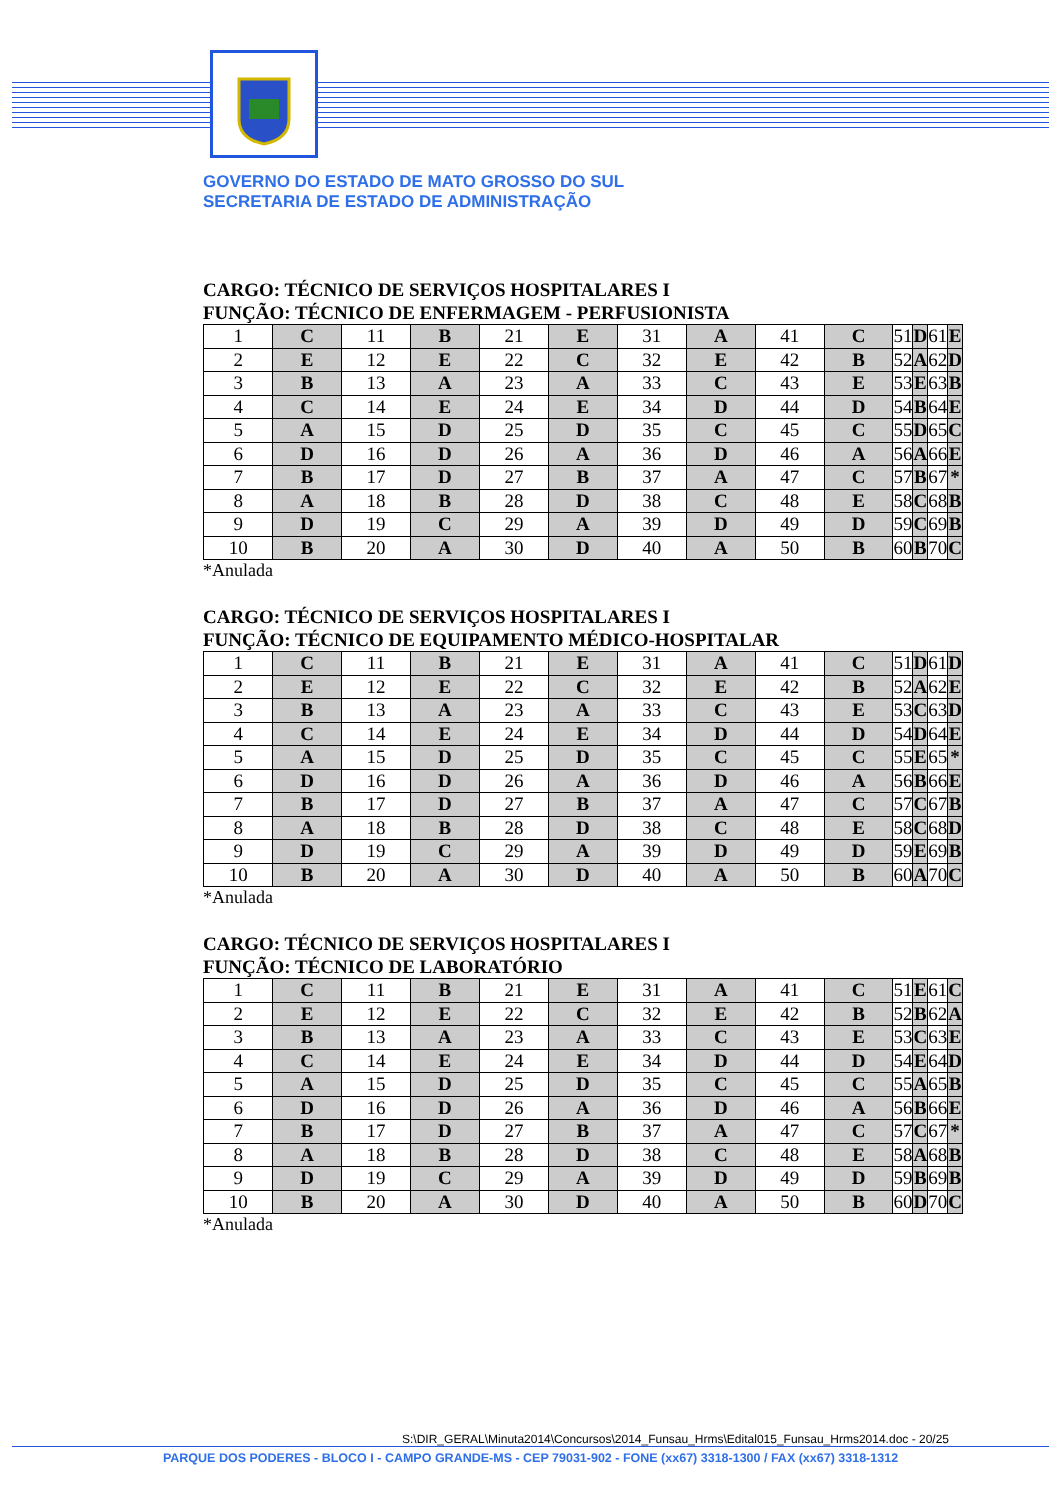GOVERNO DO ESTADO DE MATO GROSSO DO SUL
SECRETARIA DE ESTADO DE ADMINISTRAÇÃO
CARGO: TÉCNICO DE SERVIÇOS HOSPITALARES I
FUNÇÃO: TÉCNICO DE ENFERMAGEM - PERFUSIONISTA
| 1 | C | 11 | B | 21 | E | 31 | A | 41 | C | 51 | D | 61 | E |
| 2 | E | 12 | E | 22 | C | 32 | E | 42 | B | 52 | A | 62 | D |
| 3 | B | 13 | A | 23 | A | 33 | C | 43 | E | 53 | E | 63 | B |
| 4 | C | 14 | E | 24 | E | 34 | D | 44 | D | 54 | B | 64 | E |
| 5 | A | 15 | D | 25 | D | 35 | C | 45 | C | 55 | D | 65 | C |
| 6 | D | 16 | D | 26 | A | 36 | D | 46 | A | 56 | A | 66 | E |
| 7 | B | 17 | D | 27 | B | 37 | A | 47 | C | 57 | B | 67 | * |
| 8 | A | 18 | B | 28 | D | 38 | C | 48 | E | 58 | C | 68 | B |
| 9 | D | 19 | C | 29 | A | 39 | D | 49 | D | 59 | C | 69 | B |
| 10 | B | 20 | A | 30 | D | 40 | A | 50 | B | 60 | B | 70 | C |
*Anulada
CARGO: TÉCNICO DE SERVIÇOS HOSPITALARES I
FUNÇÃO: TÉCNICO DE EQUIPAMENTO MÉDICO-HOSPITALAR
| 1 | C | 11 | B | 21 | E | 31 | A | 41 | C | 51 | D | 61 | D |
| 2 | E | 12 | E | 22 | C | 32 | E | 42 | B | 52 | A | 62 | E |
| 3 | B | 13 | A | 23 | A | 33 | C | 43 | E | 53 | C | 63 | D |
| 4 | C | 14 | E | 24 | E | 34 | D | 44 | D | 54 | D | 64 | E |
| 5 | A | 15 | D | 25 | D | 35 | C | 45 | C | 55 | E | 65 | * |
| 6 | D | 16 | D | 26 | A | 36 | D | 46 | A | 56 | B | 66 | E |
| 7 | B | 17 | D | 27 | B | 37 | A | 47 | C | 57 | C | 67 | B |
| 8 | A | 18 | B | 28 | D | 38 | C | 48 | E | 58 | C | 68 | D |
| 9 | D | 19 | C | 29 | A | 39 | D | 49 | D | 59 | E | 69 | B |
| 10 | B | 20 | A | 30 | D | 40 | A | 50 | B | 60 | A | 70 | C |
*Anulada
CARGO: TÉCNICO DE SERVIÇOS HOSPITALARES I
FUNÇÃO: TÉCNICO DE LABORATÓRIO
| 1 | C | 11 | B | 21 | E | 31 | A | 41 | C | 51 | E | 61 | C |
| 2 | E | 12 | E | 22 | C | 32 | E | 42 | B | 52 | B | 62 | A |
| 3 | B | 13 | A | 23 | A | 33 | C | 43 | E | 53 | C | 63 | E |
| 4 | C | 14 | E | 24 | E | 34 | D | 44 | D | 54 | E | 64 | D |
| 5 | A | 15 | D | 25 | D | 35 | C | 45 | C | 55 | A | 65 | B |
| 6 | D | 16 | D | 26 | A | 36 | D | 46 | A | 56 | B | 66 | E |
| 7 | B | 17 | D | 27 | B | 37 | A | 47 | C | 57 | C | 67 | * |
| 8 | A | 18 | B | 28 | D | 38 | C | 48 | E | 58 | A | 68 | B |
| 9 | D | 19 | C | 29 | A | 39 | D | 49 | D | 59 | B | 69 | B |
| 10 | B | 20 | A | 30 | D | 40 | A | 50 | B | 60 | D | 70 | C |
*Anulada
S:\DIR_GERAL\Minuta2014\Concursos\2014_Funsau_Hrms\Edital015_Funsau_Hrms2014.doc - 20/25
PARQUE DOS PODERES - BLOCO I - CAMPO GRANDE-MS - CEP 79031-902 - FONE (xx67) 3318-1300 / FAX (xx67) 3318-1312